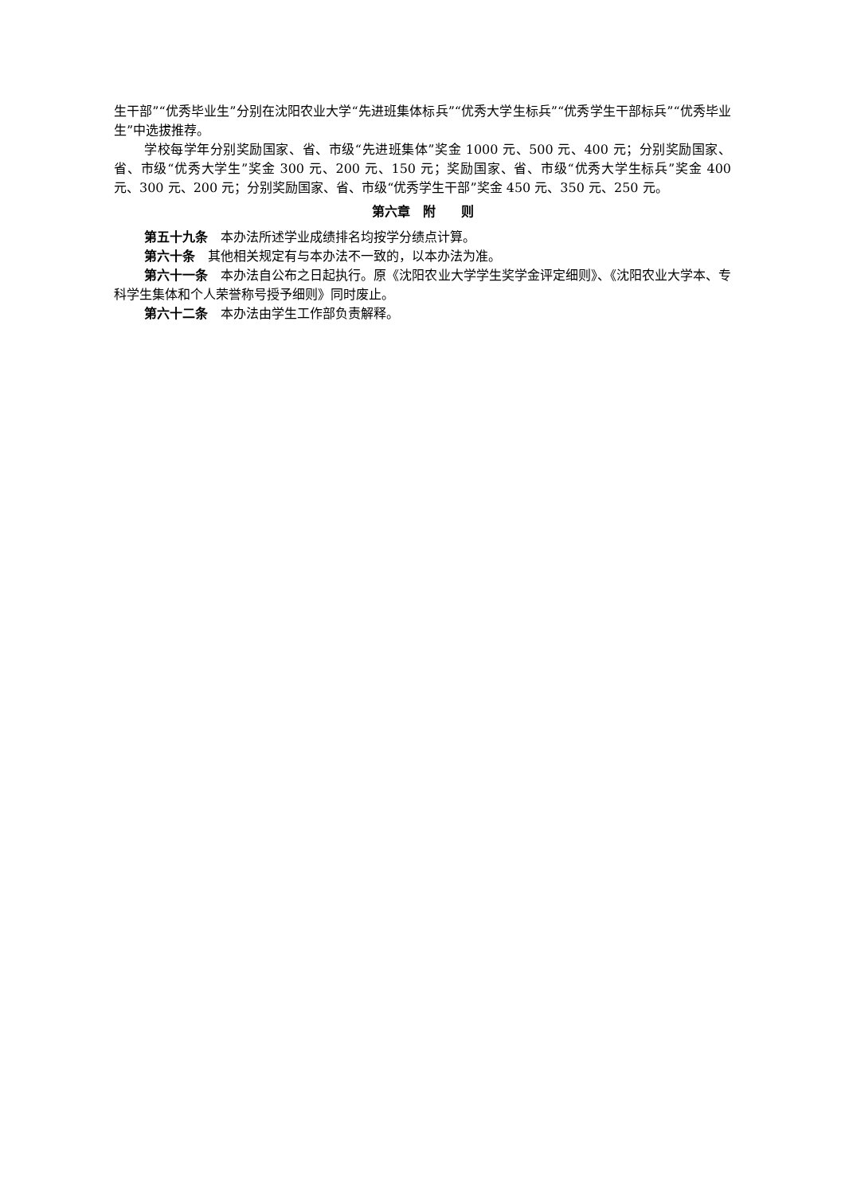生干部”“优秀毕业生”分别在沈阳农业大学“先进班集体标兵”“优秀大学生标兵”“优秀学生干部标兵”“优秀毕业生”中选拔推荐。
学校每学年分别奖励国家、省、市级“先进班集体”奖金 1000 元、500 元、400 元；分别奖励国家、省、市级“优秀大学生”奖金 300 元、200 元、150 元；奖励国家、省、市级“优秀大学生标兵”奖金 400 元、300 元、200 元；分别奖励国家、省、市级“优秀学生干部”奖金 450 元、350 元、250 元。
第六章　附　　则
第五十九条　本办法所述学业成绩排名均按学分绩点计算。
第六十条　其他相关规定有与本办法不一致的，以本办法为准。
第六十一条　本办法自公布之日起执行。原《沈阳农业大学学生奖学金评定细则》、《沈阳农业大学本、专科学生集体和个人荣誉称号授予细则》同时废止。
第六十二条　本办法由学生工作部负责解释。